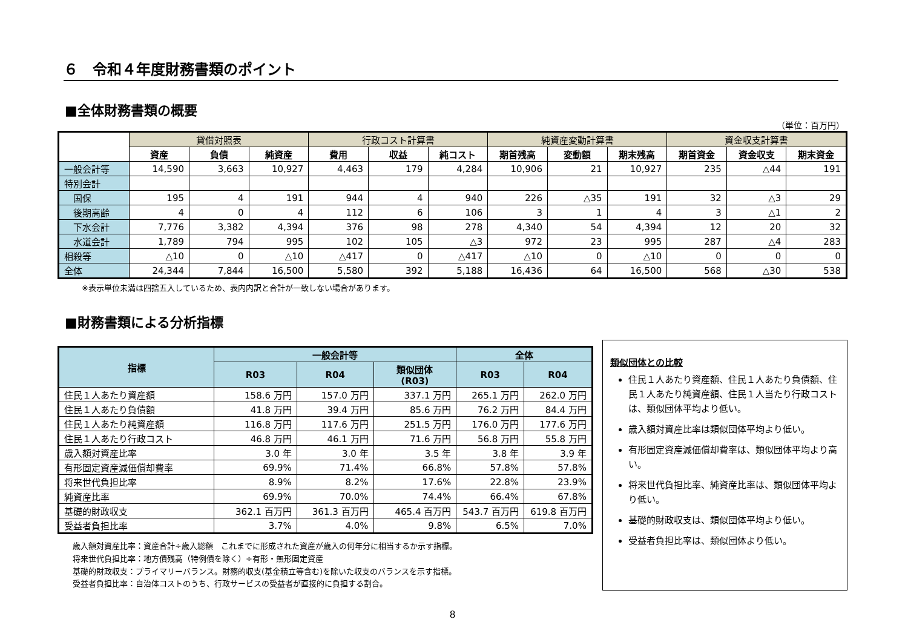６　令和４年度財務書類のポイント
■全体財務書類の概要
（単位：百万円）
| | 貸借対照表 | | | 行政コスト計算書 | | | 純資産変動計算書 | | | 資金収支計算書 | | |
| --- | --- | --- | --- | --- | --- | --- | --- | --- | --- | --- | --- | --- |
| | 資産 | 負債 | 純資産 | 費用 | 収益 | 純コスト | 期首残高 | 変動額 | 期末残高 | 期首資金 | 資金収支 | 期末資金 |
| 一般会計等 | 14,590 | 3,663 | 10,927 | 4,463 | 179 | 4,284 | 10,906 | 21 | 10,927 | 235 | △44 | 191 |
| 特別会計 | | | | | | | | | | | | |
| 国保 | 195 | 4 | 191 | 944 | 4 | 940 | 226 | △35 | 191 | 32 | △3 | 29 |
| 後期高齢 | 4 | 0 | 4 | 112 | 6 | 106 | 3 | 1 | 4 | 3 | △1 | 2 |
| 下水会計 | 7,776 | 3,382 | 4,394 | 376 | 98 | 278 | 4,340 | 54 | 4,394 | 12 | 20 | 32 |
| 水道会計 | 1,789 | 794 | 995 | 102 | 105 | △3 | 972 | 23 | 995 | 287 | △4 | 283 |
| 相殺等 | △10 | 0 | △10 | △417 | 0 | △417 | △10 | 0 | △10 | 0 | 0 | 0 |
| 全体 | 24,344 | 7,844 | 16,500 | 5,580 | 392 | 5,188 | 16,436 | 64 | 16,500 | 568 | △30 | 538 |
※表示単位未満は四捨五入しているため、表内内訳と合計が一致しない場合があります。
■財務書類による分析指標
| 指標 | 一般会計等 | | | 全体 | |
| --- | --- | --- | --- | --- | --- |
| | R03 | R04 | 類似団体 (R03) | R03 | R04 |
| 住民１人あたり資産額 | 158.6 万円 | 157.0 万円 | 337.1 万円 | 265.1 万円 | 262.0 万円 |
| 住民１人あたり負債額 | 41.8 万円 | 39.4 万円 | 85.6 万円 | 76.2 万円 | 84.4 万円 |
| 住民１人あたり純資産額 | 116.8 万円 | 117.6 万円 | 251.5 万円 | 176.0 万円 | 177.6 万円 |
| 住民１人あたり行政コスト | 46.8 万円 | 46.1 万円 | 71.6 万円 | 56.8 万円 | 55.8 万円 |
| 歳入額対資産比率 | 3.0 年 | 3.0 年 | 3.5 年 | 3.8 年 | 3.9 年 |
| 有形固定資産減価償却費率 | 69.9% | 71.4% | 66.8% | 57.8% | 57.8% |
| 将来世代負担比率 | 8.9% | 8.2% | 17.6% | 22.8% | 23.9% |
| 純資産比率 | 69.9% | 70.0% | 74.4% | 66.4% | 67.8% |
| 基礎的財政収支 | 362.1 百万円 | 361.3 百万円 | 465.4 百万円 | 543.7 百万円 | 619.8 百万円 |
| 受益者負担比率 | 3.7% | 4.0% | 9.8% | 6.5% | 7.0% |
歳入額対資産比率：資産合計÷歳入総額　これまでに形成された資産が歳入の何年分に相当するか示す指標。
将来世代負担比率：地方債残高（特例債を除く）÷有形・無形固定資産
基礎的財政収支：プライマリーバランス。財務的収支(基金積立等含む)を除いた収支のバランスを示す指標。
受益者負担比率：自治体コストのうち、行政サービスの受益者が直接的に負担する割合。
類似団体との比較
住民１人あたり資産額、住民１人あたり負債額、住民１人あたり純資産額、住民１人当たり行政コストは、類似団体平均より低い。
歳入額対資産比率は類似団体平均より低い。
有形固定資産減価償却費率は、類似団体平均より高い。
将来世代負担比率、純資産比率は、類似団体平均より低い。
基礎的財政収支は、類似団体平均より低い。
受益者負担比率は、類似団体より低い。
8